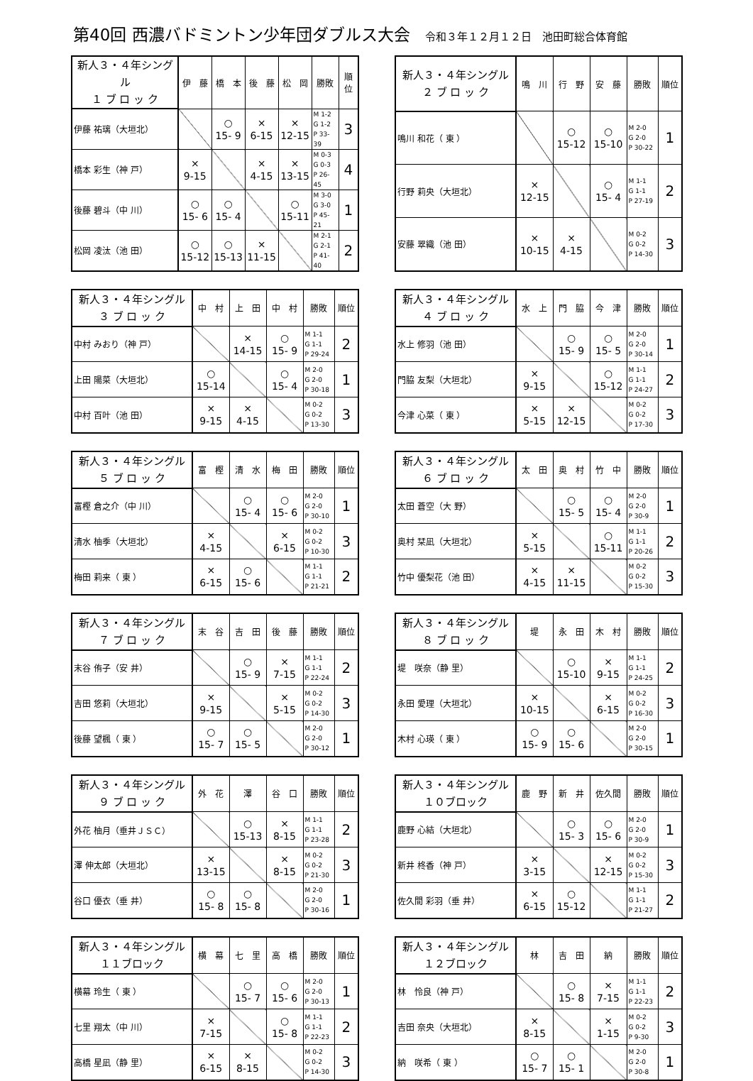第40回 西濃バドミントン少年団ダブルス大会 令和３年１２月１２日　池田町総合体育館
| 新人３・４年シングル １ ブ ロ ッ ク | 伊 藤 | 橋 本 | 後 藤 | 松 岡 | 勝敗 | 順位 |
| --- | --- | --- | --- | --- | --- | --- |
| 伊藤 祐璃（大垣北） | | ○ 15- 9 | × 6-15 | × 12-15 | M 1-2 G 1-2 P 33-39 | 3 |
| 橋本 彩生（神 戸） | × 9-15 | | × 4-15 | × 13-15 | M 0-3 G 0-3 P 26-45 | 4 |
| 後藤 碧斗（中 川） | ○ 15- 6 | ○ 15- 4 | | ○ 15-11 | M 3-0 G 3-0 P 45-21 | 1 |
| 松岡 凌汰（池 田） | ○ 15-12 | ○ 15-13 | × 11-15 | | M 2-1 G 2-1 P 41-40 | 2 |
| 新人３・４年シングル ２ ブ ロ ッ ク | 鳴 川 | 行 野 | 安 藤 | 勝敗 | 順位 |
| --- | --- | --- | --- | --- | --- |
| 鳴川 和花（ 東 ） | | ○ 15-12 | ○ 15-10 | M 2-0 G 2-0 P 30-22 | 1 |
| 行野 莉央（大垣北） | × 12-15 | | ○ 15- 4 | M 1-1 G 1-1 P 27-19 | 2 |
| 安藤 翠織（池 田） | × 10-15 | × 4-15 | | M 0-2 G 0-2 P 14-30 | 3 |
| 新人３・４年シングル ３ ブ ロ ッ ク | 中 村 | 上 田 | 中 村 | 勝敗 | 順位 |
| --- | --- | --- | --- | --- | --- |
| 中村 みおり（神 戸） | | × 14-15 | ○ 15- 9 | M 1-1 G 1-1 P 29-24 | 2 |
| 上田 陽菜（大垣北） | ○ 15-14 | | ○ 15- 4 | M 2-0 G 2-0 P 30-18 | 1 |
| 中村 百叶（池 田） | × 9-15 | × 4-15 | | M 0-2 G 0-2 P 13-30 | 3 |
| 新人３・４年シングル ４ ブ ロ ッ ク | 水 上 | 門 脇 | 今 津 | 勝敗 | 順位 |
| --- | --- | --- | --- | --- | --- |
| 水上 修羽（池 田） | | ○ 15- 9 | ○ 15- 5 | M 2-0 G 2-0 P 30-14 | 1 |
| 門脇 友梨（大垣北） | × 9-15 | | ○ 15-12 | M 1-1 G 1-1 P 24-27 | 2 |
| 今津 心菜（ 東 ） | × 5-15 | × 12-15 | | M 0-2 G 0-2 P 17-30 | 3 |
| 新人３・４年シングル ５ ブ ロ ッ ク | 富 樫 | 清 水 | 梅 田 | 勝敗 | 順位 |
| --- | --- | --- | --- | --- | --- |
| 富樫 倉之介（中 川） | | ○ 15- 4 | ○ 15- 6 | M 2-0 G 2-0 P 30-10 | 1 |
| 清水 柚季（大垣北） | × 4-15 | | × 6-15 | M 0-2 G 0-2 P 10-30 | 3 |
| 梅田 莉来（ 東 ） | × 6-15 | ○ 15- 6 | | M 1-1 G 1-1 P 21-21 | 2 |
| 新人３・４年シングル ６ ブ ロ ッ ク | 太 田 | 奥 村 | 竹 中 | 勝敗 | 順位 |
| --- | --- | --- | --- | --- | --- |
| 太田 蒼空（大 野） | | ○ 15- 5 | ○ 15- 4 | M 2-0 G 2-0 P 30-9 | 1 |
| 奥村 栞凪（大垣北） | × 5-15 | | ○ 15-11 | M 1-1 G 1-1 P 20-26 | 2 |
| 竹中 優梨花（池 田） | × 4-15 | × 11-15 | | M 0-2 G 0-2 P 15-30 | 3 |
| 新人３・４年シングル ７ ブ ロ ッ ク | 末 谷 | 吉 田 | 後 藤 | 勝敗 | 順位 |
| --- | --- | --- | --- | --- | --- |
| 末谷 侑子（安 井） | | ○ 15- 9 | × 7-15 | M 1-1 G 1-1 P 22-24 | 2 |
| 吉田 悠莉（大垣北） | × 9-15 | | × 5-15 | M 0-2 G 0-2 P 14-30 | 3 |
| 後藤 望楓（ 東 ） | ○ 15- 7 | ○ 15- 5 | | M 2-0 G 2-0 P 30-12 | 1 |
| 新人３・４年シングル ８ ブ ロ ッ ク | 堤 | 永 田 | 木 村 | 勝敗 | 順位 |
| --- | --- | --- | --- | --- | --- |
| 堤 咲奈（静 里） | | ○ 15-10 | × 9-15 | M 1-1 G 1-1 P 24-25 | 2 |
| 永田 愛理（大垣北） | × 10-15 | | × 6-15 | M 0-2 G 0-2 P 16-30 | 3 |
| 木村 心瑛（ 東 ） | ○ 15- 9 | ○ 15- 6 | | M 2-0 G 2-0 P 30-15 | 1 |
| 新人３・４年シングル ９ ブ ロ ッ ク | 外 花 | 澤 | 谷 口 | 勝敗 | 順位 |
| --- | --- | --- | --- | --- | --- |
| 外花 柚月（垂井ＪＳＣ） | | ○ 15-13 | × 8-15 | M 1-1 G 1-1 P 23-28 | 2 |
| 澤 伸太郎（大垣北） | × 13-15 | | × 8-15 | M 0-2 G 0-2 P 21-30 | 3 |
| 谷口 優衣（垂 井） | ○ 15- 8 | ○ 15- 8 | | M 2-0 G 2-0 P 30-16 | 1 |
| 新人３・４年シングル １０ブロック | 鹿 野 | 新 井 | 佐久間 | 勝敗 | 順位 |
| --- | --- | --- | --- | --- | --- |
| 鹿野 心結（大垣北） | | ○ 15- 3 | ○ 15- 6 | M 2-0 G 2-0 P 30-9 | 1 |
| 新井 柊香（神 戸） | × 3-15 | | × 12-15 | M 0-2 G 0-2 P 15-30 | 3 |
| 佐久間 彩羽（垂 井） | × 6-15 | ○ 15-12 | | M 1-1 G 1-1 P 21-27 | 2 |
| 新人３・４年シングル １１ブロック | 横 幕 | 七 里 | 高 橋 | 勝敗 | 順位 |
| --- | --- | --- | --- | --- | --- |
| 横幕 玲生（ 東 ） | | ○ 15- 7 | ○ 15- 6 | M 2-0 G 2-0 P 30-13 | 1 |
| 七里 翔太（中 川） | × 7-15 | | ○ 15- 8 | M 1-1 G 1-1 P 22-23 | 2 |
| 高橋 星凪（静 里） | × 6-15 | × 8-15 | | M 0-2 G 0-2 P 14-30 | 3 |
| 新人３・４年シングル １２ブロック | 林 | 吉 田 | 納 | 勝敗 | 順位 |
| --- | --- | --- | --- | --- | --- |
| 林 怜良（神 戸） | | ○ 15- 8 | × 7-15 | M 1-1 G 1-1 P 22-23 | 2 |
| 吉田 奈央（大垣北） | × 8-15 | | × 1-15 | M 0-2 G 0-2 P 9-30 | 3 |
| 納 咲希（ 東 ） | ○ 15- 7 | ○ 15- 1 | | M 2-0 G 2-0 P 30-8 | 1 |